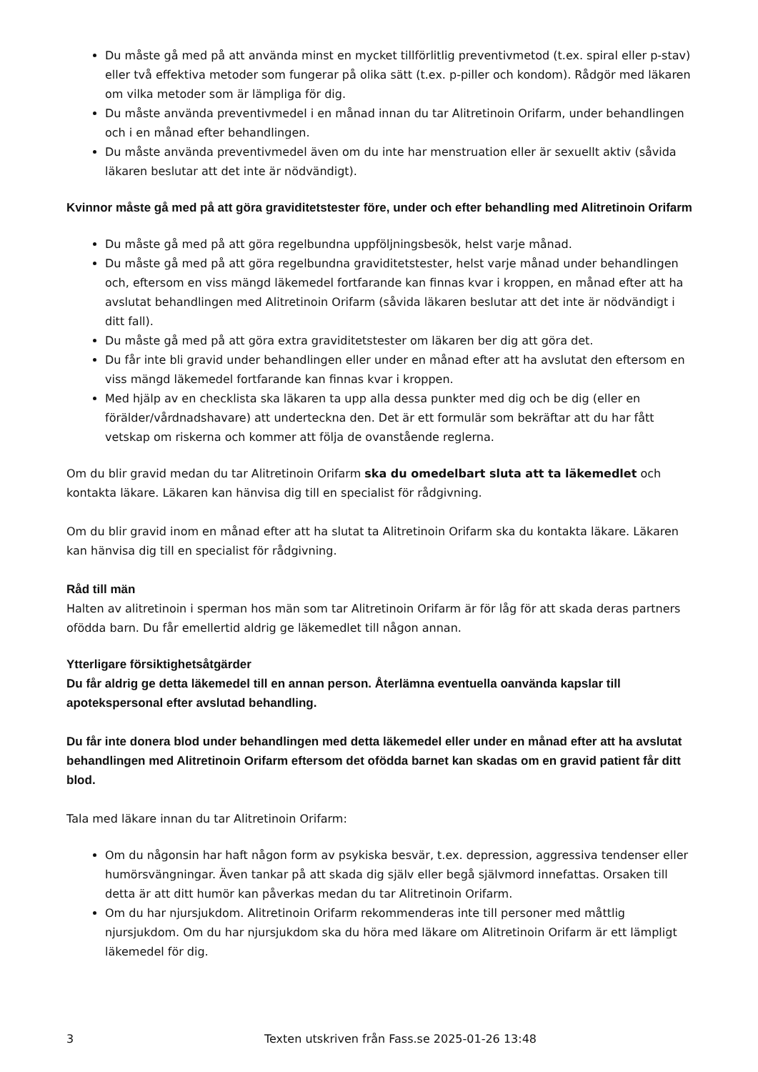Du måste gå med på att använda minst en mycket tillförlitlig preventivmetod (t.ex. spiral eller p-stav) eller två effektiva metoder som fungerar på olika sätt (t.ex. p-piller och kondom). Rådgör med läkaren om vilka metoder som är lämpliga för dig.
Du måste använda preventivmedel i en månad innan du tar Alitretinoin Orifarm, under behandlingen och i en månad efter behandlingen.
Du måste använda preventivmedel även om du inte har menstruation eller är sexuellt aktiv (såvida läkaren beslutar att det inte är nödvändigt).
Kvinnor måste gå med på att göra graviditetstester före, under och efter behandling med Alitretinoin Orifarm
Du måste gå med på att göra regelbundna uppföljningsbesök, helst varje månad.
Du måste gå med på att göra regelbundna graviditetstester, helst varje månad under behandlingen och, eftersom en viss mängd läkemedel fortfarande kan finnas kvar i kroppen, en månad efter att ha avslutat behandlingen med Alitretinoin Orifarm (såvida läkaren beslutar att det inte är nödvändigt i ditt fall).
Du måste gå med på att göra extra graviditetstester om läkaren ber dig att göra det.
Du får inte bli gravid under behandlingen eller under en månad efter att ha avslutat den eftersom en viss mängd läkemedel fortfarande kan finnas kvar i kroppen.
Med hjälp av en checklista ska läkaren ta upp alla dessa punkter med dig och be dig (eller en förälder/vårdnadshavare) att underteckna den. Det är ett formulär som bekräftar att du har fått vetskap om riskerna och kommer att följa de ovanstående reglerna.
Om du blir gravid medan du tar Alitretinoin Orifarm ska du omedelbart sluta att ta läkemedlet och kontakta läkare. Läkaren kan hänvisa dig till en specialist för rådgivning.
Om du blir gravid inom en månad efter att ha slutat ta Alitretinoin Orifarm ska du kontakta läkare. Läkaren kan hänvisa dig till en specialist för rådgivning.
Råd till män
Halten av alitretinoin i sperman hos män som tar Alitretinoin Orifarm är för låg för att skada deras partners ofödda barn. Du får emellertid aldrig ge läkemedlet till någon annan.
Ytterligare försiktighetsåtgärder
Du får aldrig ge detta läkemedel till en annan person. Återlämna eventuella oanvända kapslar till apotekspersonal efter avslutad behandling.
Du får inte donera blod under behandlingen med detta läkemedel eller under en månad efter att ha avslutat behandlingen med Alitretinoin Orifarm eftersom det ofödda barnet kan skadas om en gravid patient får ditt blod.
Tala med läkare innan du tar Alitretinoin Orifarm:
Om du någonsin har haft någon form av psykiska besvär, t.ex. depression, aggressiva tendenser eller humörsvängningar. Även tankar på att skada dig själv eller begå självmord innefattas. Orsaken till detta är att ditt humör kan påverkas medan du tar Alitretinoin Orifarm.
Om du har njursjukdom. Alitretinoin Orifarm rekommenderas inte till personer med måttlig njursjukdom. Om du har njursjukdom ska du höra med läkare om Alitretinoin Orifarm är ett lämpligt läkemedel för dig.
3 Texten utskriven från Fass.se 2025-01-26 13:48